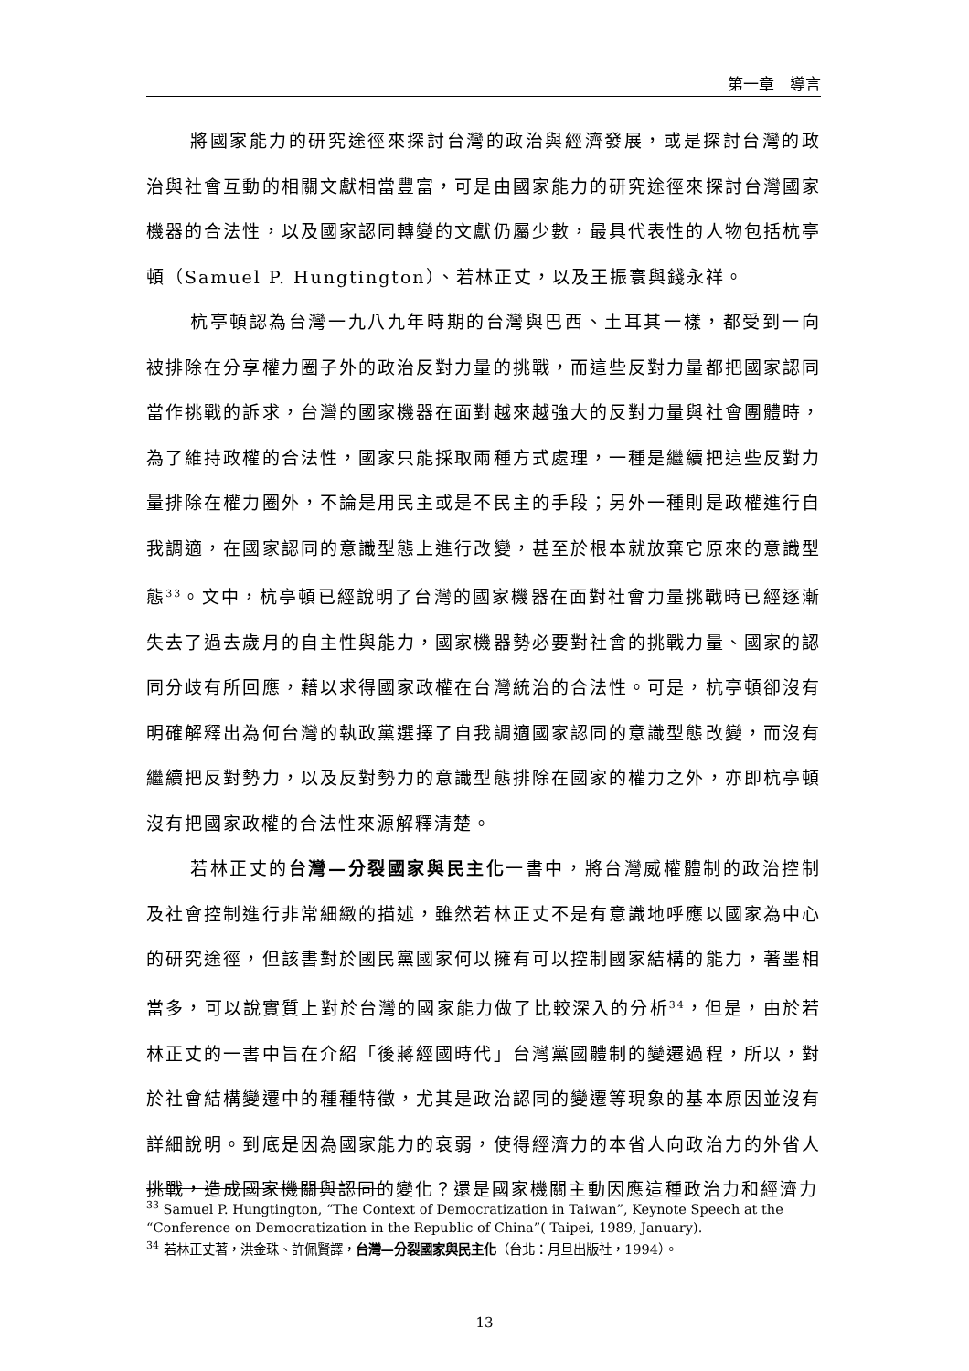第一章　導言
將國家能力的研究途徑來探討台灣的政治與經濟發展，或是探討台灣的政治與社會互動的相關文獻相當豐富，可是由國家能力的研究途徑來探討台灣國家機器的合法性，以及國家認同轉變的文獻仍屬少數，最具代表性的人物包括杭亭頓（Samuel P. Hungtington）、若林正丈，以及王振寰與錢永祥。
杭亭頓認為台灣一九八九年時期的台灣與巴西、土耳其一樣，都受到一向被排除在分享權力圈子外的政治反對力量的挑戰，而這些反對力量都把國家認同當作挑戰的訴求，台灣的國家機器在面對越來越強大的反對力量與社會團體時，為了維持政權的合法性，國家只能採取兩種方式處理，一種是繼續把這些反對力量排除在權力圈外，不論是用民主或是不民主的手段；另外一種則是政權進行自我調適，在國家認同的意識型態上進行改變，甚至於根本就放棄它原來的意識型態<sup>33</sup>。文中，杭亭頓已經說明了台灣的國家機器在面對社會力量挑戰時已經逐漸失去了過去歲月的自主性與能力，國家機器勢必要對社會的挑戰力量、國家的認同分歧有所回應，藉以求得國家政權在台灣統治的合法性。可是，杭亭頓卻沒有明確解釋出為何台灣的執政黨選擇了自我調適國家認同的意識型態改變，而沒有繼續把反對勢力，以及反對勢力的意識型態排除在國家的權力之外，亦即杭亭頓沒有把國家政權的合法性來源解釋清楚。
若林正丈的台灣—分裂國家與民主化一書中，將台灣威權體制的政治控制及社會控制進行非常細緻的描述，雖然若林正丈不是有意識地呼應以國家為中心的研究途徑，但該書對於國民黨國家何以擁有可以控制國家結構的能力，著墨相當多，可以說實質上對於台灣的國家能力做了比較深入的分析<sup>34</sup>，但是，由於若林正丈的一書中旨在介紹「後蔣經國時代」台灣黨國體制的變遷過程，所以，對於社會結構變遷中的種種特徵，尤其是政治認同的變遷等現象的基本原因並沒有詳細說明。到底是因為國家能力的衰弱，使得經濟力的本省人向政治力的外省人挑戰，造成國家機關與認同的變化？還是國家機關主動因應這種政治力和經濟力
<sup>33</sup> Samuel P. Hungtington, “The Context of Democratization in Taiwan”, Keynote Speech at the “Conference on Democratization in the Republic of China”( Taipei, 1989, January).
<sup>34</sup> 若林正丈著，洪金珠、許佩賢譯，台灣—分裂國家與民主化（台北：月旦出版社，1994）。
13